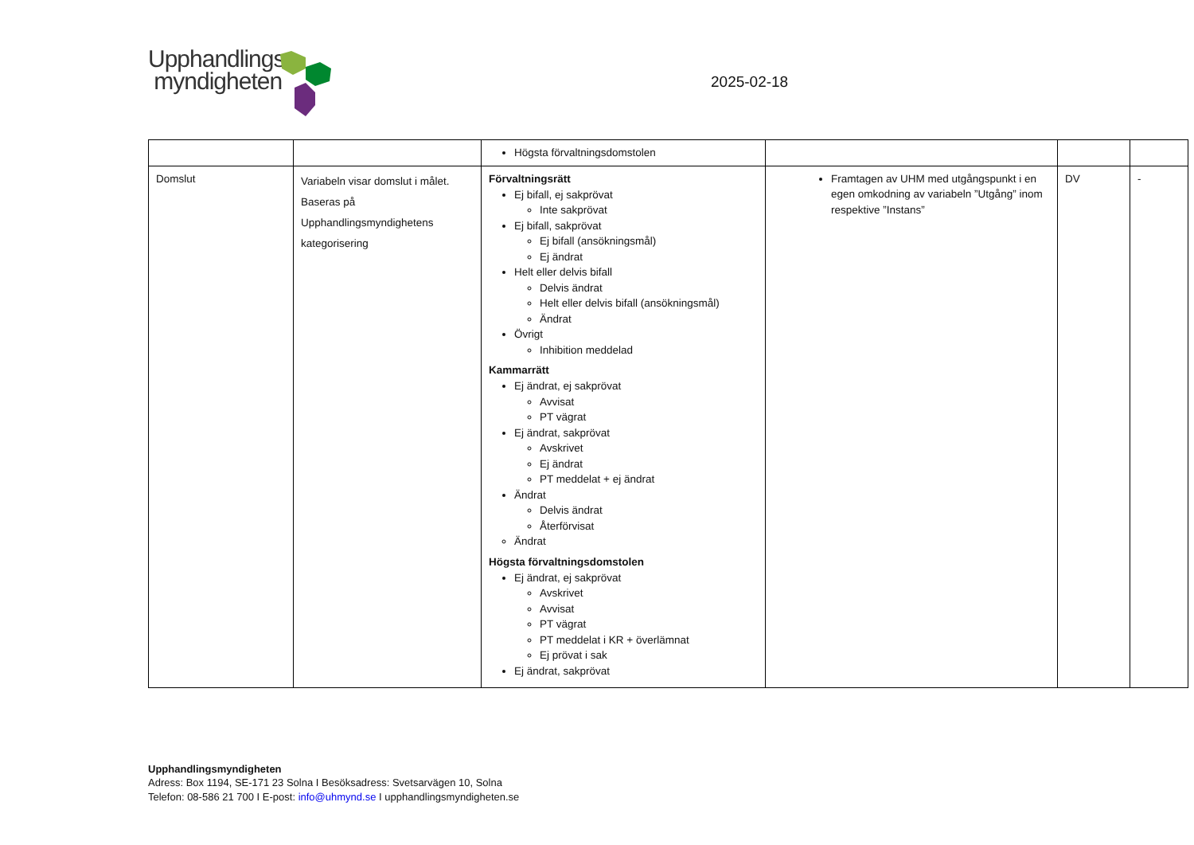Upphandlings
myndigheten
2025-02-18
| | | Högsta förvaltningsdomstolen | | | |
| Domslut | Variabeln visar domslut i målet. Baseras på Upphandlingsmyndighetens kategorisering | Förvaltningsrätt Ej bifall, ej sakprövat Inte sakprövat Ej bifall, sakprövat Ej bifall (ansökningsmål) Ej ändrat Helt eller delvis bifall Delvis ändrat Helt eller delvis bifall (ansökningsmål) Ändrat Övrigt Inhibition meddelad Kammarrätt Ej ändrat, ej sakprövat Avvisat PT vägrat Ej ändrat, sakprövat Avskrivet Ej ändrat PT meddelat + ej ändrat Ändrat Delvis ändrat Återförvisat Ändrat Högsta förvaltningsdomstolen Ej ändrat, ej sakprövat Avskrivet Avvisat PT vägrat PT meddelat i KR + överlämnat Ej prövat i sak Ej ändrat, sakprövat | Framtagen av UHM med utgångspunkt i en egen omkodning av variabeln ”Utgång” inom respektive ”Instans” | DV | - |
Upphandlingsmyndigheten
Adress: Box 1194, SE-171 23 Solna I Besöksadress: Svetsarvägen 10, Solna
Telefon: 08-586 21 700 I E-post: info@uhmynd.se I upphandlingsmyndigheten.se